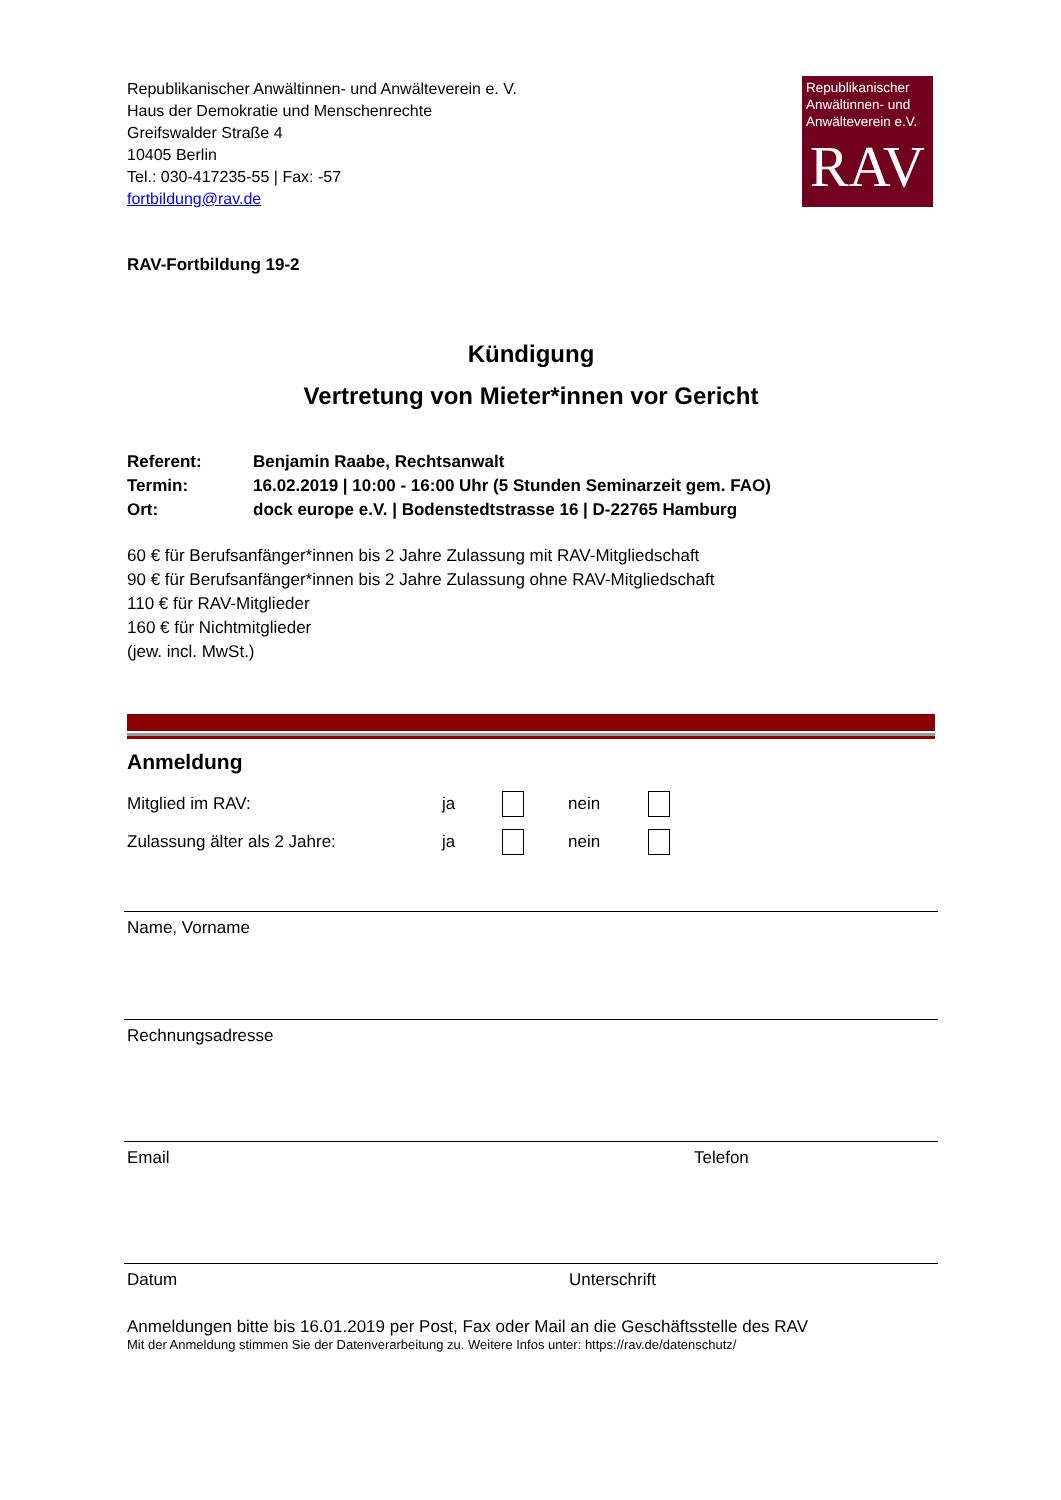Republikanischer Anwältinnen- und Anwälteverein e. V.
Haus der Demokratie und Menschenrechte
Greifswalder Straße 4
10405 Berlin
Tel.: 030-417235-55 | Fax: -57
fortbildung@rav.de
Republikanischer Anwältinnen- und Anwälteverein e.V.
RAV
RAV-Fortbildung 19-2
Kündigung
Vertretung von Mieter*innen vor Gericht
| Referent: | Benjamin Raabe, Rechtsanwalt |
| Termin: | 16.02.2019 / 10:00 - 16:00 Uhr (5 Stunden Seminarzeit gem. FAO) |
| Ort: | dock europe e.V. / Bodenstedtstrasse 16 / D-22765 Hamburg |
60 € für Berufsanfänger*innen bis 2 Jahre Zulassung mit RAV-Mitgliedschaft
90 € für Berufsanfänger*innen bis 2 Jahre Zulassung ohne RAV-Mitgliedschaft
110 € für RAV-Mitglieder
160 € für Nichtmitglieder
(jew. incl. MwSt.)
Anmeldung
Mitglied im RAV: ja nein
Zulassung älter als 2 Jahre: ja nein
Name, Vornamе
Rechnungsadresse
Email Telefon
Datum Unterschrift
Anmeldungen bitte bis 16.01.2019 per Post, Fax oder Mail an die Geschäftsstelle des RAV
Mit der Anmeldung stimmen Sie der Datenverarbeitung zu. Weitere Infos unter: https://rav.de/datenschutz/